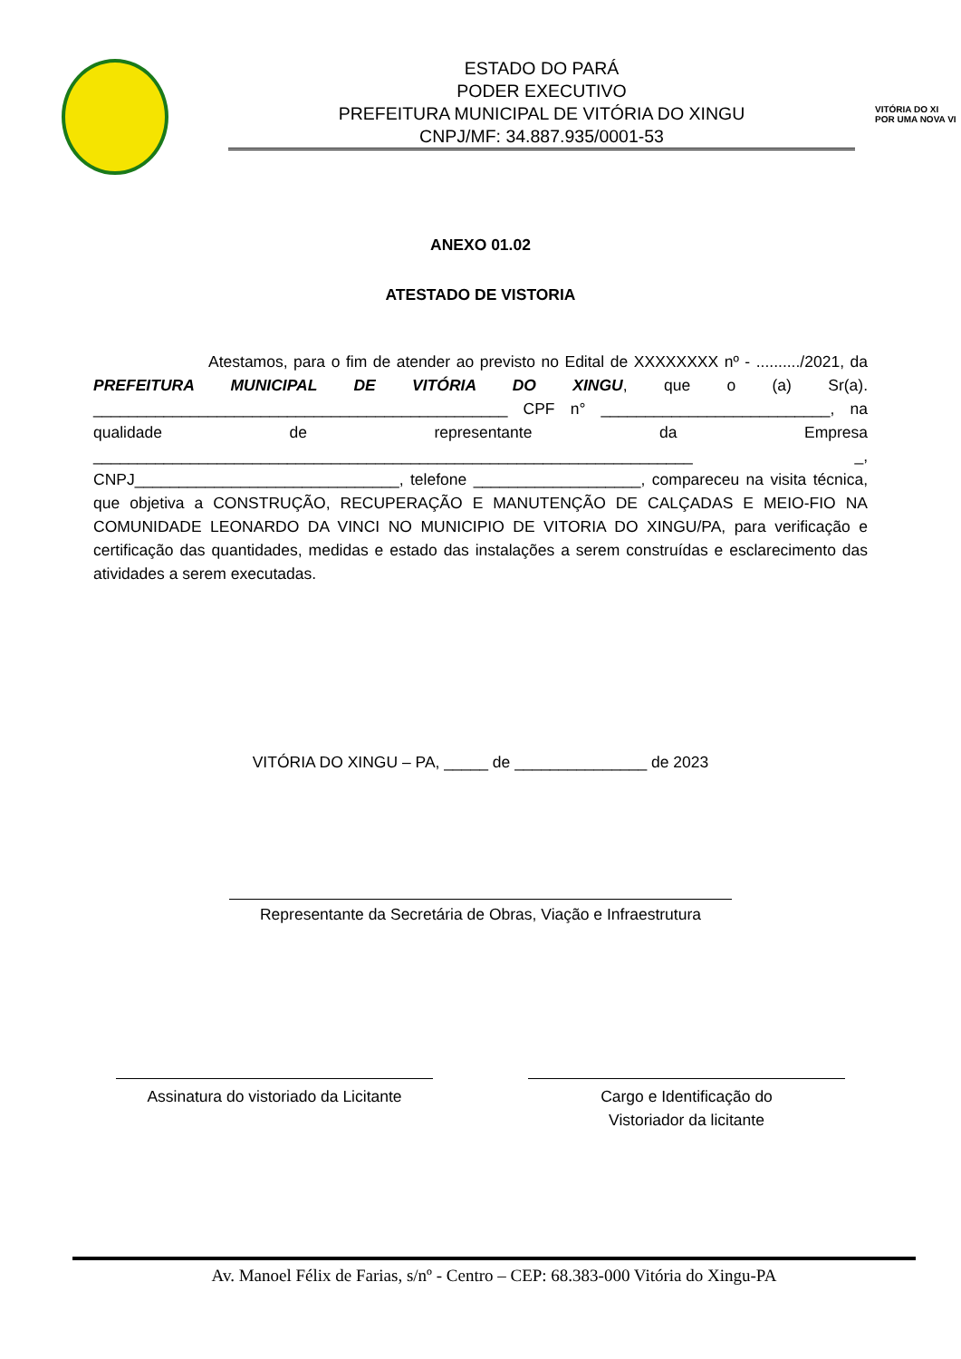ESTADO DO PARÁ
PODER EXECUTIVO
PREFEITURA MUNICIPAL DE VITÓRIA DO XINGU
CNPJ/MF: 34.887.935/0001-53
VITÓRIA DO XI
POR UMA NOVA VI
ANEXO 01.02
ATESTADO DE VISTORIA
Atestamos, para o fim de atender ao previsto no Edital de XXXXXXXX nº - ........../2021, da PREFEITURA MUNICIPAL DE VITÓRIA DO XINGU, que o (a) Sr(a). _______________________________________________ CPF n° __________________________, na qualidade de representante da Empresa ____________________________________________________________________ _, CNPJ______________________________, telefone ___________________, compareceu na visita técnica, que objetiva a CONSTRUÇÃO, RECUPERAÇÃO E MANUTENÇÃO DE CALÇADAS E MEIO-FIO NA COMUNIDADE LEONARDO DA VINCI NO MUNICIPIO DE VITORIA DO XINGU/PA, para verificação e certificação das quantidades, medidas e estado das instalações a serem construídas e esclarecimento das atividades a serem executadas.
VITÓRIA DO XINGU – PA, _____ de _______________ de 2023
Representante da Secretária de Obras, Viação e Infraestrutura
Assinatura do vistoriado da Licitante
Cargo e Identificação do
Vistoriador da licitante
Av. Manoel Félix de Farias, s/nº - Centro – CEP: 68.383-000 Vitória do Xingu-PA